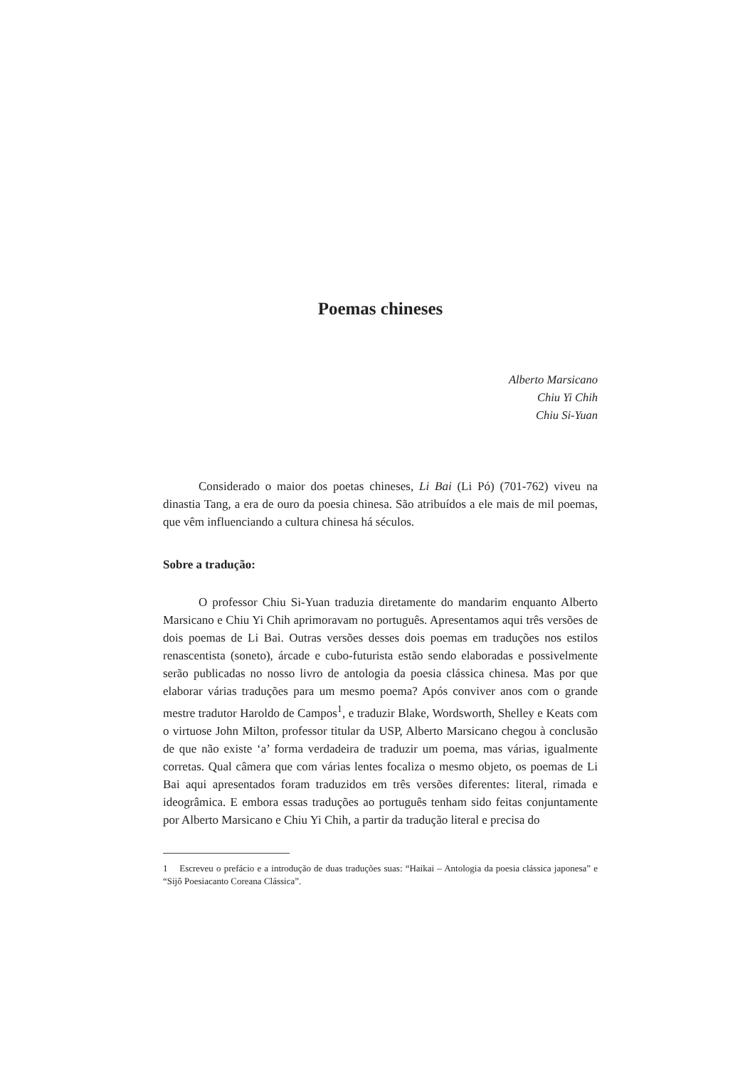Poemas chineses
Alberto Marsicano
Chiu Yi Chih
Chiu Si-Yuan
Considerado o maior dos poetas chineses, Li Bai (Li Pó) (701-762) viveu na dinastia Tang, a era de ouro da poesia chinesa. São atribuídos a ele mais de mil poemas, que vêm influenciando a cultura chinesa há séculos.
Sobre a tradução:
O professor Chiu Si-Yuan traduzia diretamente do mandarim enquanto Alberto Marsicano e Chiu Yi Chih aprimoravam no português. Apresentamos aqui três versões de dois poemas de Li Bai. Outras versões desses dois poemas em traduções nos estilos renascentista (soneto), árcade e cubo-futurista estão sendo elaboradas e possivelmente serão publicadas no nosso livro de antologia da poesia clássica chinesa. Mas por que elaborar várias traduções para um mesmo poema? Após conviver anos com o grande mestre tradutor Haroldo de Campos<sup>1</sup>, e traduzir Blake, Wordsworth, Shelley e Keats com o virtuose John Milton, professor titular da USP, Alberto Marsicano chegou à conclusão de que não existe ‘a’ forma verdadeira de traduzir um poema, mas várias, igualmente corretas. Qual câmera que com várias lentes focaliza o mesmo objeto, os poemas de Li Bai aqui apresentados foram traduzidos em três versões diferentes: literal, rimada e ideogrâmica. E embora essas traduções ao português tenham sido feitas conjuntamente por Alberto Marsicano e Chiu Yi Chih, a partir da tradução literal e precisa do
1 Escreveu o prefácio e a introdução de duas traduções suas: “Haikai – Antologia da poesia clássica japonesa” e “Sijô Poesiacanto Coreana Clássica”.